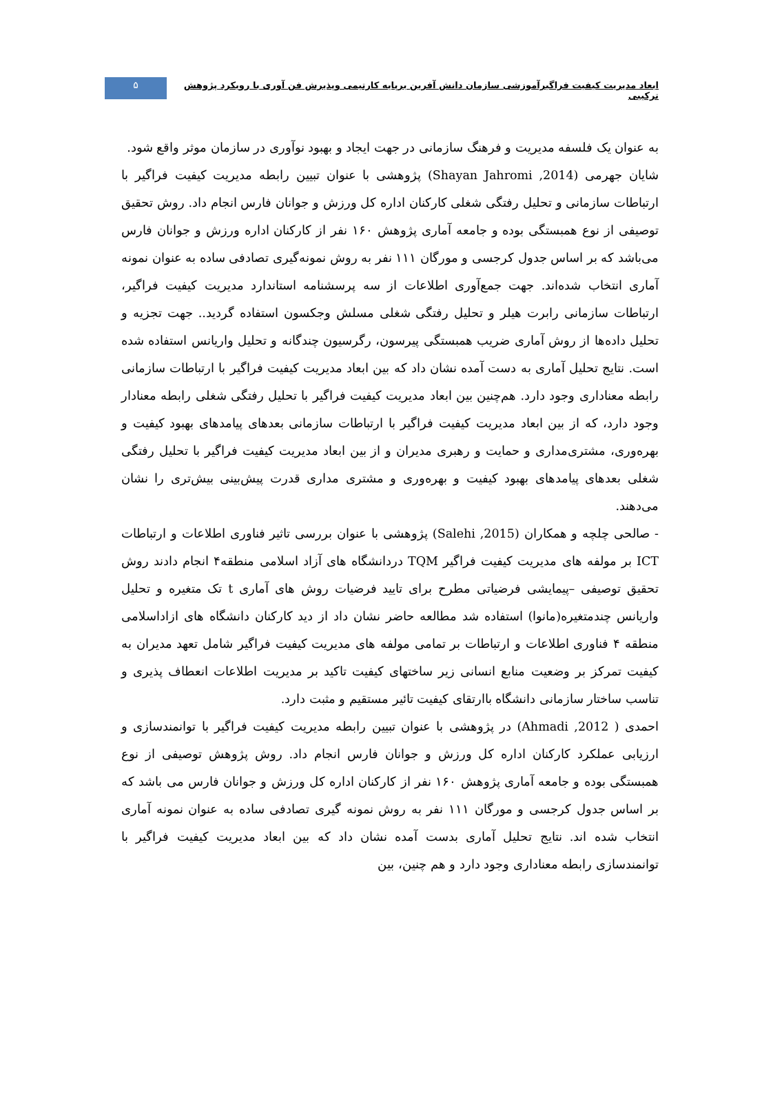ابعاد مدیریت کیفیت فراگیرآموزشی سازمان دانش آفرین برپایه کارتیمی وپذیرش فن آوری با رویکرد پژوهش ترکیبی
۵
به عنوان یک فلسفه مدیریت و فرهنگ سازمانی در جهت ایجاد و بهبود نوآوری در سازمان موثر واقع شود.
شایان جهرمی (Shayan Jahromi ,2014) پژوهشی با عنوان تبیین رابطه مدیریت کیفیت فراگیر با ارتباطات سازمانی و تحلیل رفتگی شغلی کارکنان اداره کل ورزش و جوانان فارس انجام داد. روش تحقیق توصیفی از نوع همبستگی بوده و جامعه آماری پژوهش ۱۶۰ نفر از کارکنان اداره ورزش و جوانان فارس می‌باشد که بر اساس جدول کرجسی و مورگان ۱۱۱ نفر به روش نمونه‌گیری تصادفی ساده به عنوان نمونه آماری انتخاب شده‌اند. جهت جمع‌آوری اطلاعات از سه پرسشنامه استاندارد مدیریت کیفیت فراگیر، ارتباطات سازمانی رابرت هیلر و تحلیل رفتگی شغلی مسلش وجکسون استفاده گردید.. جهت تجزیه و تحلیل داده‌ها از روش آماری ضریب همبستگی پیرسون، رگرسیون چندگانه و تحلیل واریانس استفاده شده است. نتایج تحلیل آماری به دست آمده نشان داد که بین ابعاد مدیریت کیفیت فراگیر با ارتباطات سازمانی رابطه معناداری وجود دارد. هم‌چنین بین ابعاد مدیریت کیفیت فراگیر با تحلیل رفتگی شغلی رابطه معنادار وجود دارد، که از بین ابعاد مدیریت کیفیت فراگیر با ارتباطات سازمانی بعدهای پیامدهای بهبود کیفیت و بهره‌وری، مشتری‌مداری و حمایت و رهبری مدیران و از بین ابعاد مدیریت کیفیت فراگیر با تحلیل رفتگی شغلی بعدهای پیامدهای بهبود کیفیت و بهره‌وری و مشتری مداری قدرت پیش‌بینی بیش‌تری را نشان می‌دهند.
- صالحی چلچه و همکاران (Salehi ,2015) پژوهشی با عنوان بررسی تاثیر فناوری اطلاعات و ارتباطات ICT بر مولفه های مدیریت کیفیت فراگیر TQM دردانشگاه های آزاد اسلامی منطقه۴ انجام دادند روش تحقیق توصیفی –پیمایشی فرضیاتی مطرح برای تایید فرضیات روش های آماری t تک متغیره و تحلیل واریانس چندمتغیره(مانوا) استفاده شد مطالعه حاضر نشان داد از دید کارکنان دانشگاه های ازاداسلامی منطقه ۴ فناوری اطلاعات و ارتباطات بر تمامی مولفه های مدیریت کیفیت فراگیر شامل تعهد مدیران به کیفیت تمرکز بر وضعیت منابع انسانی زیر ساختهای کیفیت تاکید بر مدیریت اطلاعات انعطاف پذیری و تناسب ساختار سازمانی دانشگاه باارتقای کیفیت تائیر مستقیم و مثبت دارد.
احمدی ( Ahmadi ,2012) در پژوهشی با عنوان تبیین رابطه مدیریت کیفیت فراگیر با توانمندسازی و ارزیابی عملکرد کارکنان اداره کل ورزش و جوانان فارس انجام داد. روش پژوهش توصیفی از نوع همبستگی بوده و جامعه آماری پژوهش ۱۶۰ نفر از کارکنان اداره کل ورزش و جوانان فارس می باشد که بر اساس جدول کرجسی و مورگان ۱۱۱ نفر به روش نمونه گیری تصادفی ساده به عنوان نمونه آماری انتخاب شده اند. نتایج تحلیل آماری بدست آمده نشان داد که بین ابعاد مدیریت کیفیت فراگیر با توانمندسازی رابطه معناداری وجود دارد و هم چنین، بین